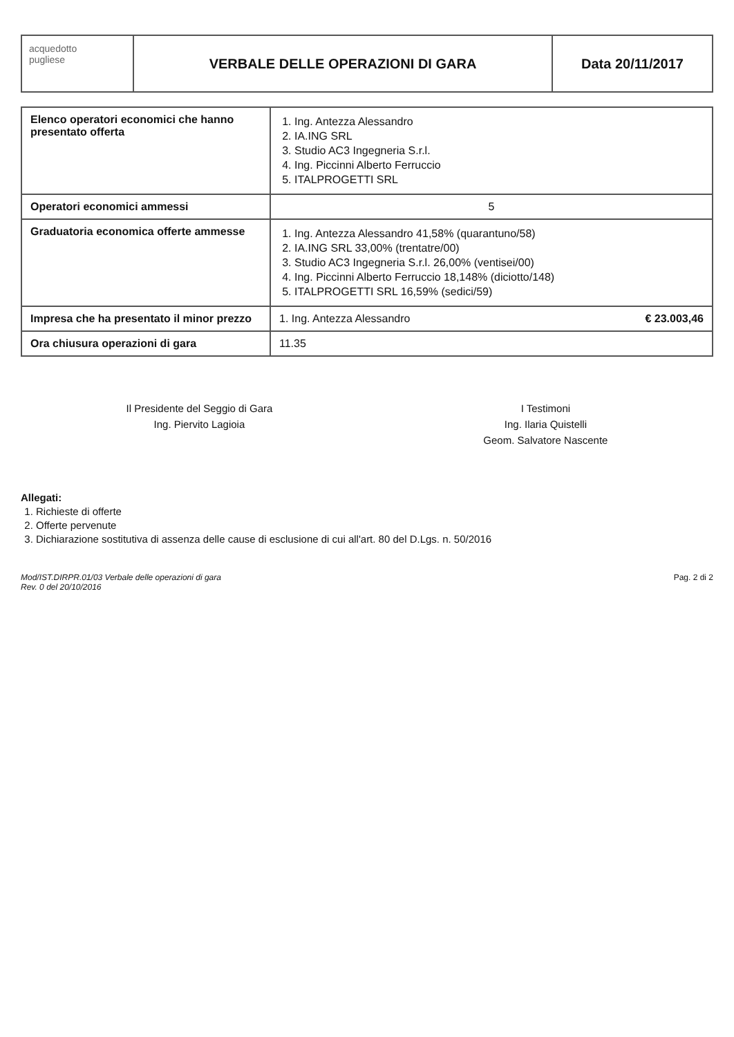acquedotto
pugliese
VERBALE DELLE OPERAZIONI DI GARA
Data 20/11/2017
| Elenco operatori economici che hanno presentato offerta | 1. Ing. Antezza Alessandro 2. IA.ING SRL 3. Studio AC3 Ingegneria S.r.l. 4. Ing. Piccinni Alberto Ferruccio 5. ITALPROGETTI SRL |
| Operatori economici ammessi | 5 |
| Graduatoria economica offerte ammesse | 1. Ing. Antezza Alessandro 41,58% (quarantuno/58) 2. IA.ING SRL 33,00% (trentatre/00) 3. Studio AC3 Ingegneria S.r.l. 26,00% (ventisei/00) 4. Ing. Piccinni Alberto Ferruccio 18,148% (diciotto/148) 5. ITALPROGETTI SRL 16,59% (sedici/59) |
| Impresa che ha presentato il minor prezzo | 1. Ing. Antezza Alessandro € 23.003,46 |
| Ora chiusura operazioni di gara | 11.35 |
Il Presidente del Seggio di Gara
Ing. Piervito Lagioia
I Testimoni
Ing. Ilaria Quistelli
Geom. Salvatore Nascente
Allegati:
1. Richieste di offerte
2. Offerte pervenute
3. Dichiarazione sostitutiva di assenza delle cause di esclusione di cui all'art. 80 del D.Lgs. n. 50/2016
Mod/IST.DIRPR.01/03 Verbale delle operazioni di gara
Rev. 0 del 20/10/2016 Pag. 2 di 2